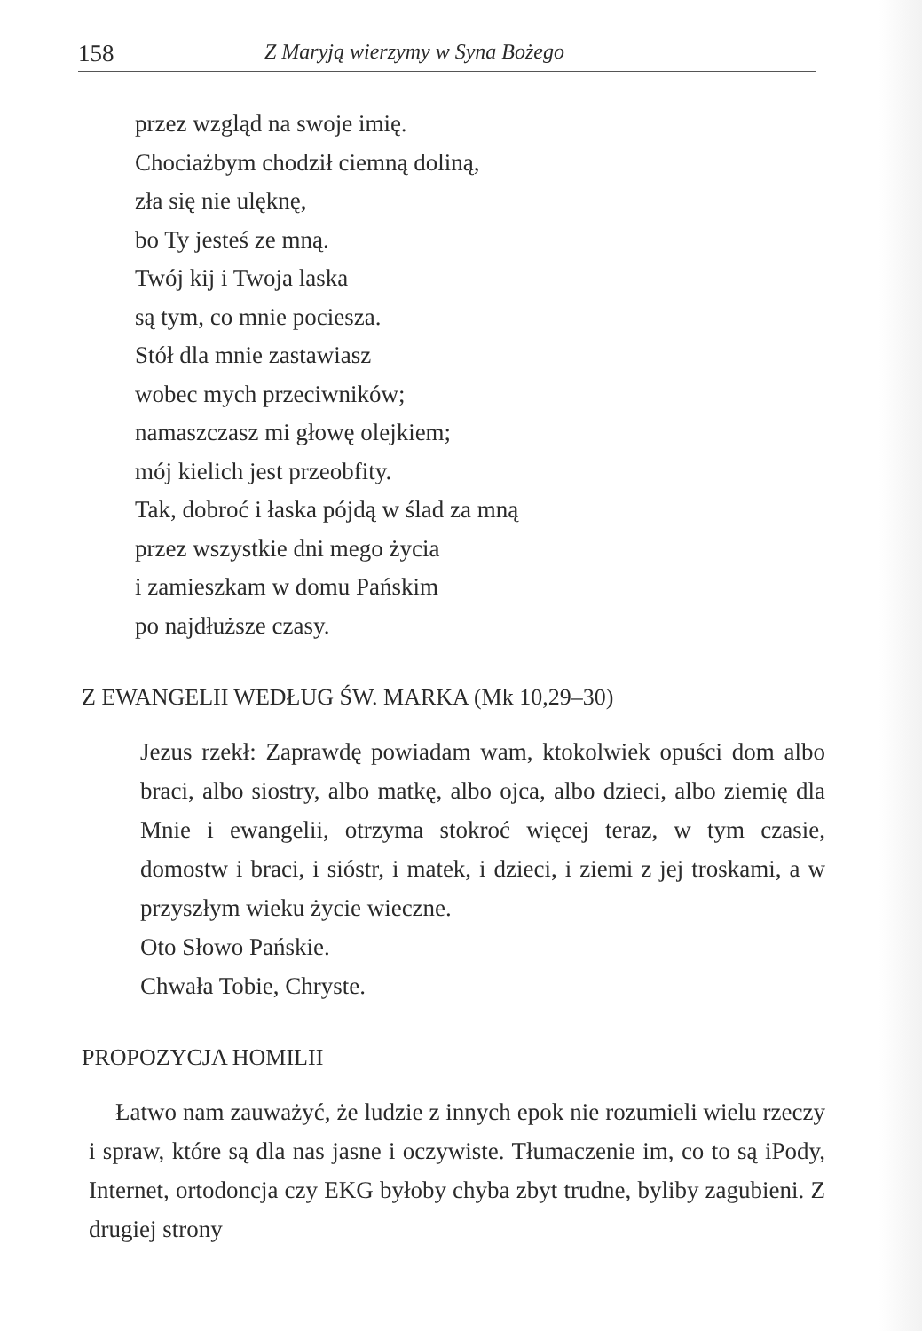158 Z Maryją wierzymy w Syna Bożego
przez wzgląd na swoje imię.
Chociażbym chodził ciemną doliną,
zła się nie ulęknę,
bo Ty jesteś ze mną.
Twój kij i Twoja laska
są tym, co mnie pociesza.
Stół dla mnie zastawiasz
wobec mych przeciwników;
namaszczasz mi głowę olejkiem;
mój kielich jest przeobfity.
Tak, dobroć i łaska pójdą w ślad za mną
przez wszystkie dni mego życia
i zamieszkam w domu Pańskim
po najdłuższe czasy.
Z EWANGELII WEDŁUG ŚW. MARKA (Mk 10,29–30)
Jezus rzekł: Zaprawdę powiadam wam, ktokolwiek opuści dom albo braci, albo siostry, albo matkę, albo ojca, albo dzieci, albo ziemię dla Mnie i ewangelii, otrzyma stokroć więcej teraz, w tym czasie, domostw i braci, i sióstr, i matek, i dzieci, i ziemi z jej troskami, a w przyszłym wieku życie wieczne.
Oto Słowo Pańskie.
Chwała Tobie, Chryste.
PROPOZYCJA HOMILII
Łatwo nam zauważyć, że ludzie z innych epok nie rozumieli wielu rzeczy i spraw, które są dla nas jasne i oczywiste. Tłumaczenie im, co to są iPody, Internet, ortodoncja czy EKG byłoby chyba zbyt trudne, byliby zagubieni. Z drugiej strony